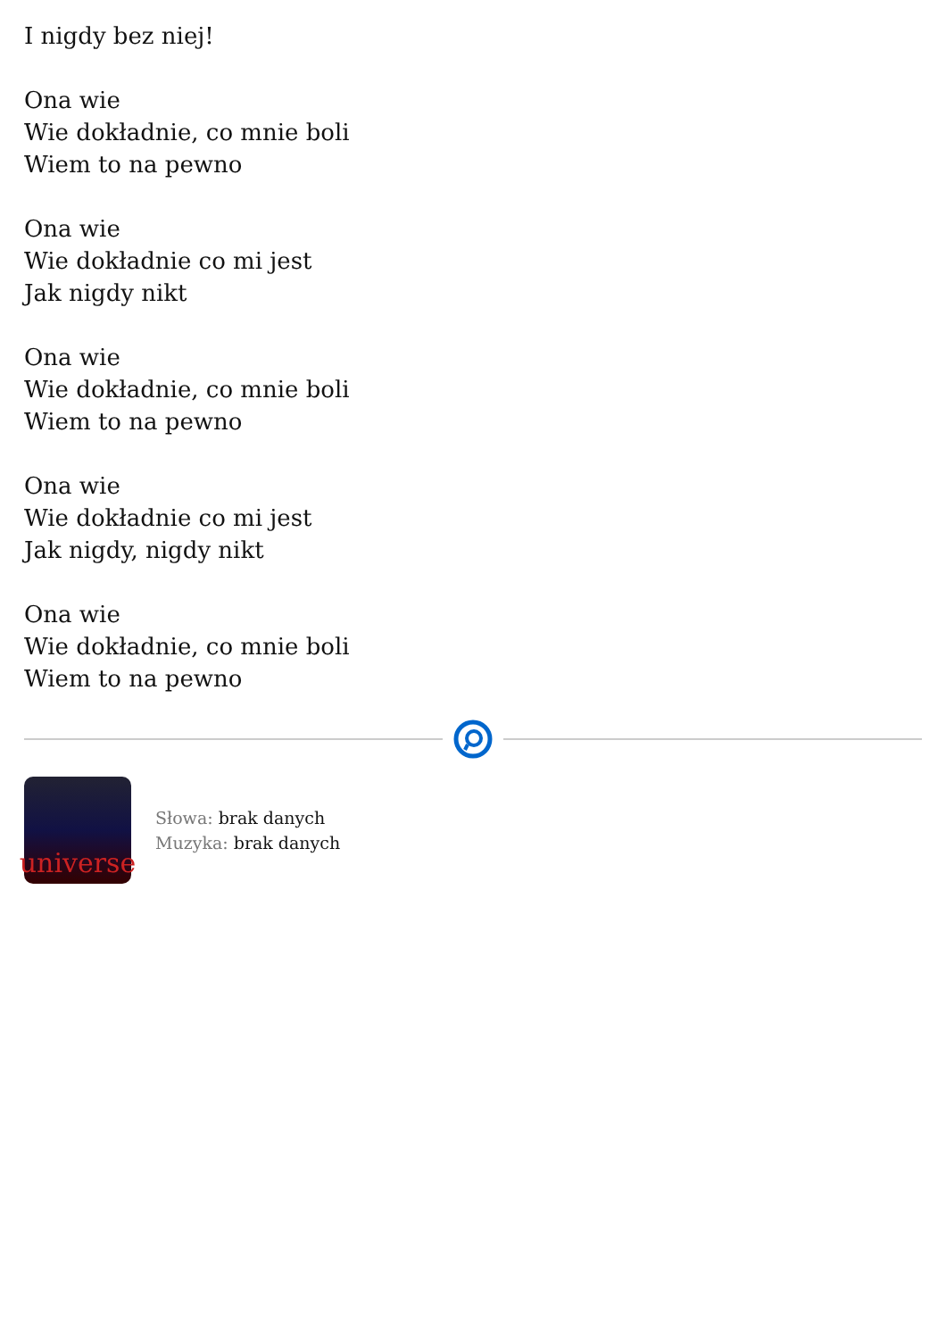I nigdy bez niej!
Ona wie
Wie dokładnie, co mnie boli
Wiem to na pewno
Ona wie
Wie dokładnie co mi jest
Jak nigdy nikt
Ona wie
Wie dokładnie, co mnie boli
Wiem to na pewno
Ona wie
Wie dokładnie co mi jest
Jak nigdy, nigdy nikt
Ona wie
Wie dokładnie, co mnie boli
Wiem to na pewno
universe
Słowa: brak danych
Muzyka: brak danych